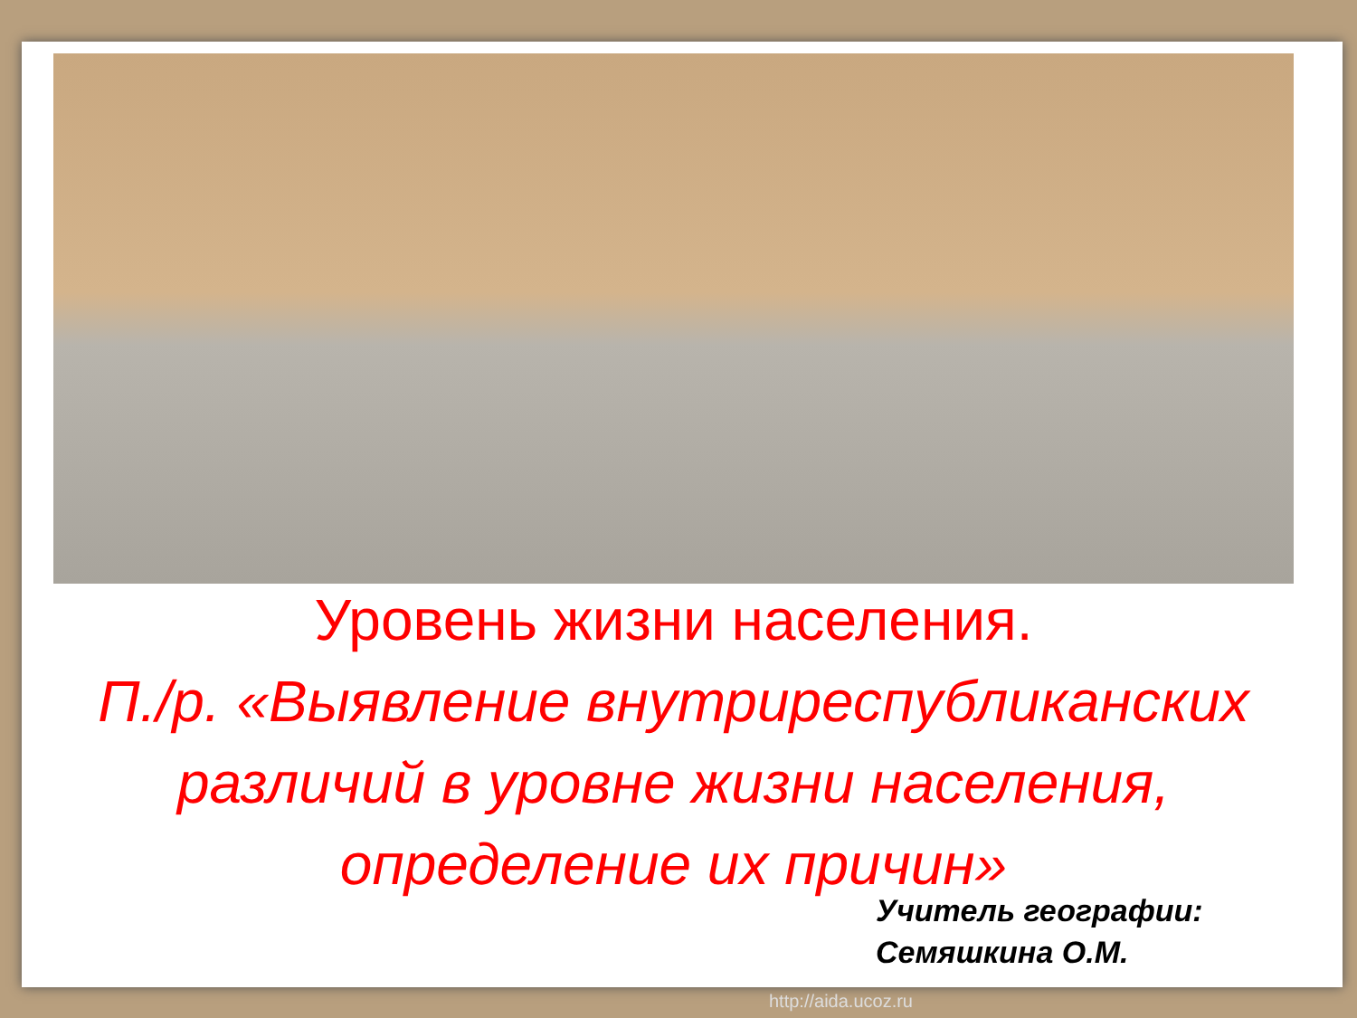Уровень жизни населения.
П./р. «Выявление внутриреспубликанских различий в уровне жизни населения, определение их причин»
Учитель географии:
Семяшкина О.М.
http://aida.ucoz.ru